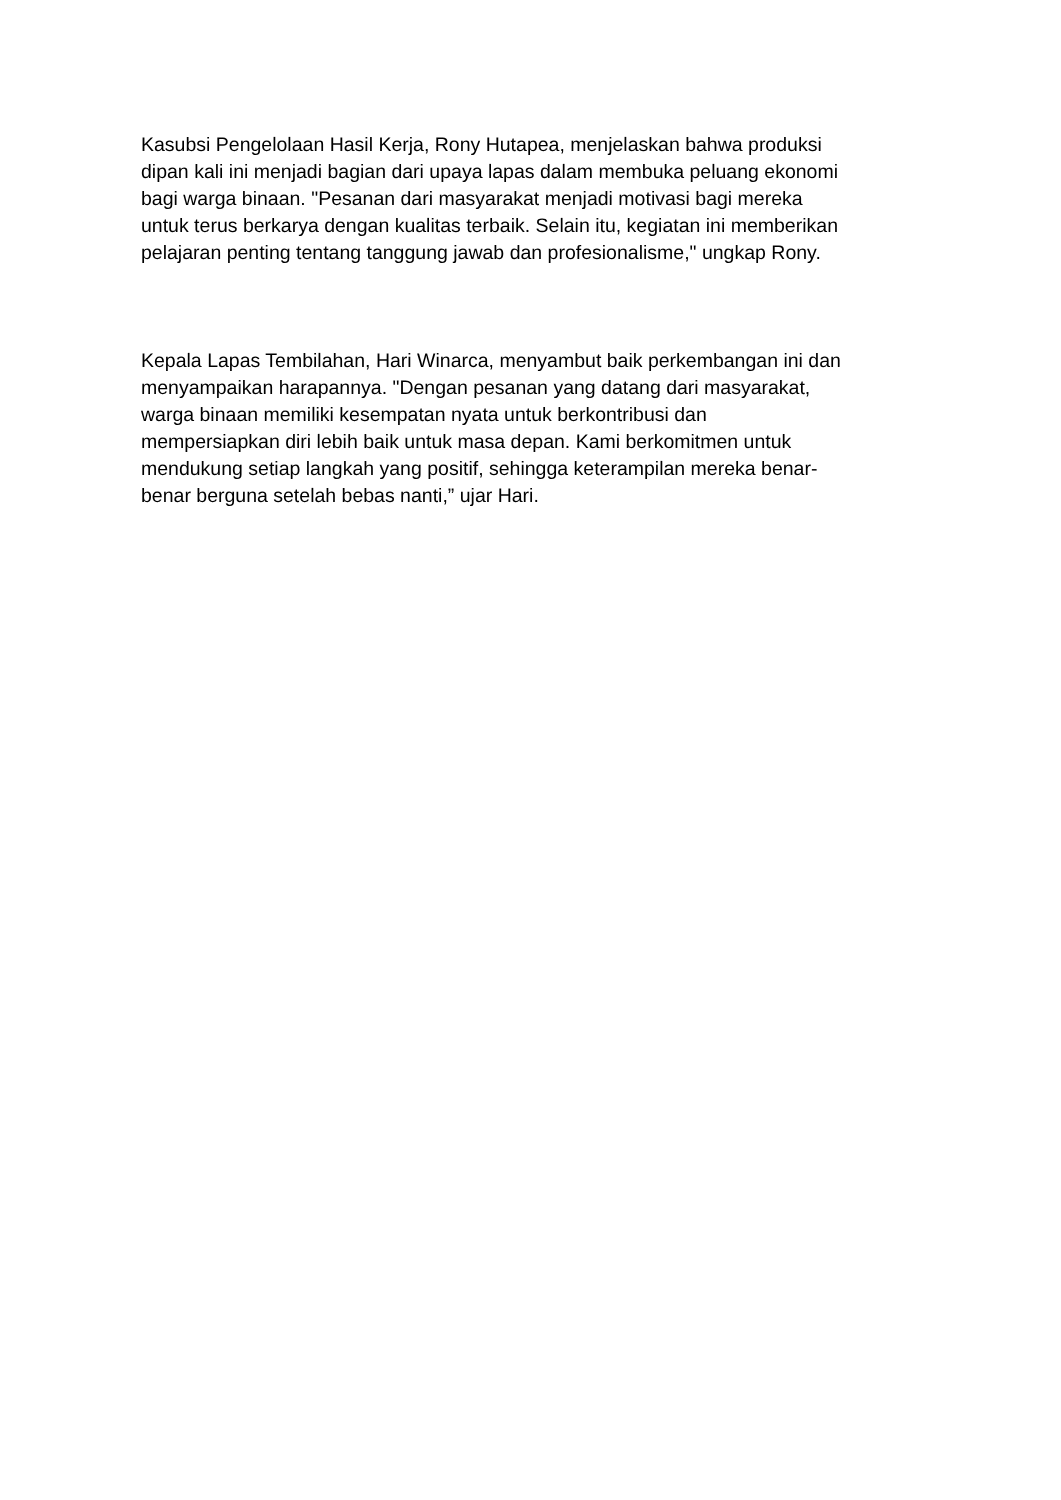Kasubsi Pengelolaan Hasil Kerja, Rony Hutapea, menjelaskan bahwa produksi
dipan kali ini menjadi bagian dari upaya lapas dalam membuka peluang ekonomi
bagi warga binaan. "Pesanan dari masyarakat menjadi motivasi bagi mereka
untuk terus berkarya dengan kualitas terbaik. Selain itu, kegiatan ini memberikan
pelajaran penting tentang tanggung jawab dan profesionalisme," ungkap Rony.
Kepala Lapas Tembilahan, Hari Winarca, menyambut baik perkembangan ini dan
menyampaikan harapannya. "Dengan pesanan yang datang dari masyarakat,
warga binaan memiliki kesempatan nyata untuk berkontribusi dan
mempersiapkan diri lebih baik untuk masa depan. Kami berkomitmen untuk
mendukung setiap langkah yang positif, sehingga keterampilan mereka benar-
benar berguna setelah bebas nanti,” ujar Hari.